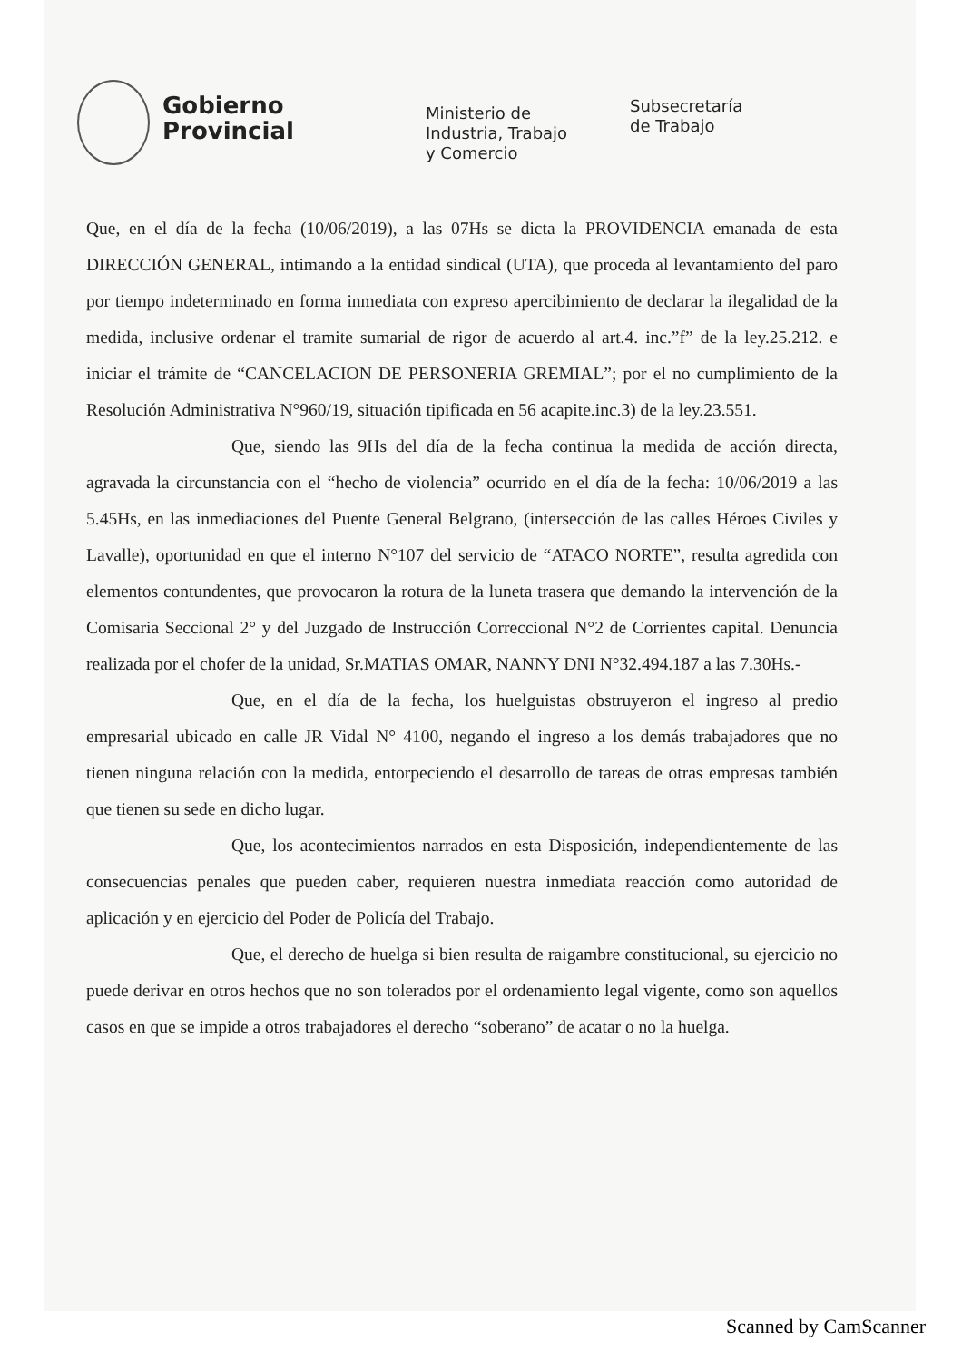Gobierno
Provincial
Ministerio de
Industria, Trabajo
y Comercio
Subsecretaría
de Trabajo
Que, en el día de la fecha (10/06/2019), a las 07Hs se dicta la PROVIDENCIA emanada de esta DIRECCIÓN GENERAL, intimando a la entidad sindical (UTA), que proceda al levantamiento del paro por tiempo indeterminado en forma inmediata con expreso apercibimiento de declarar la ilegalidad de la medida, inclusive ordenar el tramite sumarial de rigor de acuerdo al art.4. inc.”f” de la ley.25.212. e iniciar el trámite de “CANCELACION DE PERSONERIA GREMIAL”; por el no cumplimiento de la Resolución Administrativa N°960/19, situación tipificada en 56 acapite.inc.3) de la ley.23.551.
Que, siendo las 9Hs del día de la fecha continua la medida de acción directa, agravada la circunstancia con el “hecho de violencia” ocurrido en el día de la fecha: 10/06/2019 a las 5.45Hs, en las inmediaciones del Puente General Belgrano, (intersección de las calles Héroes Civiles y Lavalle), oportunidad en que el interno N°107 del servicio de “ATACO NORTE”, resulta agredida con elementos contundentes, que provocaron la rotura de la luneta trasera que demando la intervención de la Comisaria Seccional 2° y del Juzgado de Instrucción Correccional N°2 de Corrientes capital. Denuncia realizada por el chofer de la unidad, Sr.MATIAS OMAR, NANNY DNI N°32.494.187 a las 7.30Hs.-
Que, en el día de la fecha, los huelguistas obstruyeron el ingreso al predio empresarial ubicado en calle JR Vidal N° 4100, negando el ingreso a los demás trabajadores que no tienen ninguna relación con la medida, entorpeciendo el desarrollo de tareas de otras empresas también que tienen su sede en dicho lugar.
Que, los acontecimientos narrados en esta Disposición, independientemente de las consecuencias penales que pueden caber, requieren nuestra inmediata reacción como autoridad de aplicación y en ejercicio del Poder de Policía del Trabajo.
Que, el derecho de huelga si bien resulta de raigambre constitucional, su ejercicio no puede derivar en otros hechos que no son tolerados por el ordenamiento legal vigente, como son aquellos casos en que se impide a otros trabajadores el derecho “soberano” de acatar o no la huelga.
Scanned by CamScanner